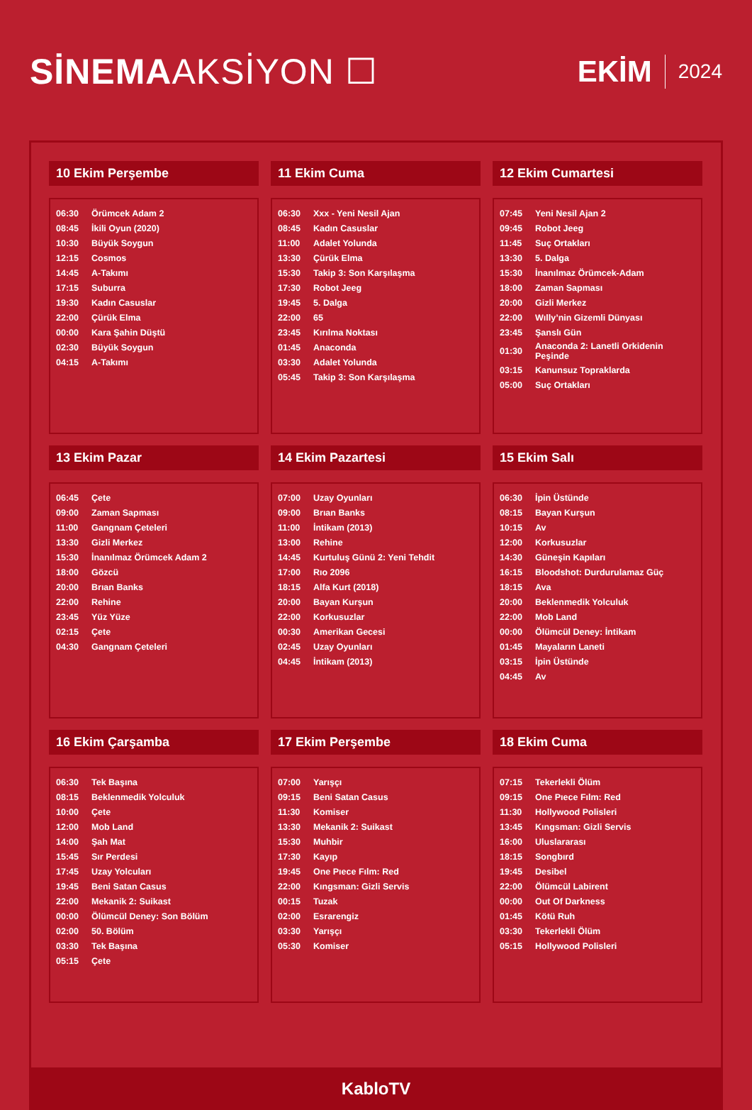SİNEMAAKSİYON ☐
EKİM 2024
10 Ekim Perşembe
| 06:30 | Örümcek Adam 2 |
| 08:45 | İkili Oyun (2020) |
| 10:30 | Büyük Soygun |
| 12:15 | Cosmos |
| 14:45 | A-Takımı |
| 17:15 | Suburra |
| 19:30 | Kadın Casuslar |
| 22:00 | Çürük Elma |
| 00:00 | Kara Şahin Düştü |
| 02:30 | Büyük Soygun |
| 04:15 | A-Takımı |
11 Ekim Cuma
| 06:30 | Xxx - Yeni Nesil Ajan |
| 08:45 | Kadın Casuslar |
| 11:00 | Adalet Yolunda |
| 13:30 | Çürük Elma |
| 15:30 | Takip 3: Son Karşılaşma |
| 17:30 | Robot Jeeg |
| 19:45 | 5. Dalga |
| 22:00 | 65 |
| 23:45 | Kırılma Noktası |
| 01:45 | Anaconda |
| 03:30 | Adalet Yolunda |
| 05:45 | Takip 3: Son Karşılaşma |
12 Ekim Cumartesi
| 07:45 | Yeni Nesil Ajan 2 |
| 09:45 | Robot Jeeg |
| 11:45 | Suç Ortakları |
| 13:30 | 5. Dalga |
| 15:30 | İnanılmaz Örümcek-Adam |
| 18:00 | Zaman Sapması |
| 20:00 | Gizli Merkez |
| 22:00 | Wılly’nin Gizemli Dünyası |
| 23:45 | Şanslı Gün |
| 01:30 | Anaconda 2: Lanetli Orkidenin Peşinde |
| 03:15 | Kanunsuz Topraklarda |
| 05:00 | Suç Ortakları |
13 Ekim Pazar
| 06:45 | Çete |
| 09:00 | Zaman Sapması |
| 11:00 | Gangnam Çeteleri |
| 13:30 | Gizli Merkez |
| 15:30 | İnanılmaz Örümcek Adam 2 |
| 18:00 | Gözcü |
| 20:00 | Brıan Banks |
| 22:00 | Rehine |
| 23:45 | Yüz Yüze |
| 02:15 | Çete |
| 04:30 | Gangnam Çeteleri |
14 Ekim Pazartesi
| 07:00 | Uzay Oyunları |
| 09:00 | Brıan Banks |
| 11:00 | İntikam (2013) |
| 13:00 | Rehine |
| 14:45 | Kurtuluş Günü 2: Yeni Tehdit |
| 17:00 | Rıo 2096 |
| 18:15 | Alfa Kurt (2018) |
| 20:00 | Bayan Kurşun |
| 22:00 | Korkusuzlar |
| 00:30 | Amerikan Gecesi |
| 02:45 | Uzay Oyunları |
| 04:45 | İntikam (2013) |
15 Ekim Salı
| 06:30 | İpin Üstünde |
| 08:15 | Bayan Kurşun |
| 10:15 | Av |
| 12:00 | Korkusuzlar |
| 14:30 | Güneşin Kapıları |
| 16:15 | Bloodshot: Durdurulamaz Güç |
| 18:15 | Ava |
| 20:00 | Beklenmedik Yolculuk |
| 22:00 | Mob Land |
| 00:00 | Ölümcül Deney: İntikam |
| 01:45 | Mayaların Laneti |
| 03:15 | İpin Üstünde |
| 04:45 | Av |
16 Ekim Çarşamba
| 06:30 | Tek Başına |
| 08:15 | Beklenmedik Yolculuk |
| 10:00 | Çete |
| 12:00 | Mob Land |
| 14:00 | Şah Mat |
| 15:45 | Sır Perdesi |
| 17:45 | Uzay Yolcuları |
| 19:45 | Beni Satan Casus |
| 22:00 | Mekanik 2: Suikast |
| 00:00 | Ölümcül Deney: Son Bölüm |
| 02:00 | 50. Bölüm |
| 03:30 | Tek Başına |
| 05:15 | Çete |
17 Ekim Perşembe
| 07:00 | Yarışçı |
| 09:15 | Beni Satan Casus |
| 11:30 | Komiser |
| 13:30 | Mekanik 2: Suikast |
| 15:30 | Muhbir |
| 17:30 | Kayıp |
| 19:45 | One Pıece Fılm: Red |
| 22:00 | Kıngsman: Gizli Servis |
| 00:15 | Tuzak |
| 02:00 | Esrarengiz |
| 03:30 | Yarışçı |
| 05:30 | Komiser |
18 Ekim Cuma
| 07:15 | Tekerlekli Ölüm |
| 09:15 | One Pıece Fılm: Red |
| 11:30 | Hollywood Polisleri |
| 13:45 | Kıngsman: Gizli Servis |
| 16:00 | Uluslararası |
| 18:15 | Songbırd |
| 19:45 | Desibel |
| 22:00 | Ölümcül Labirent |
| 00:00 | Out Of Darkness |
| 01:45 | Kötü Ruh |
| 03:30 | Tekerlekli Ölüm |
| 05:15 | Hollywood Polisleri |
KabloTV